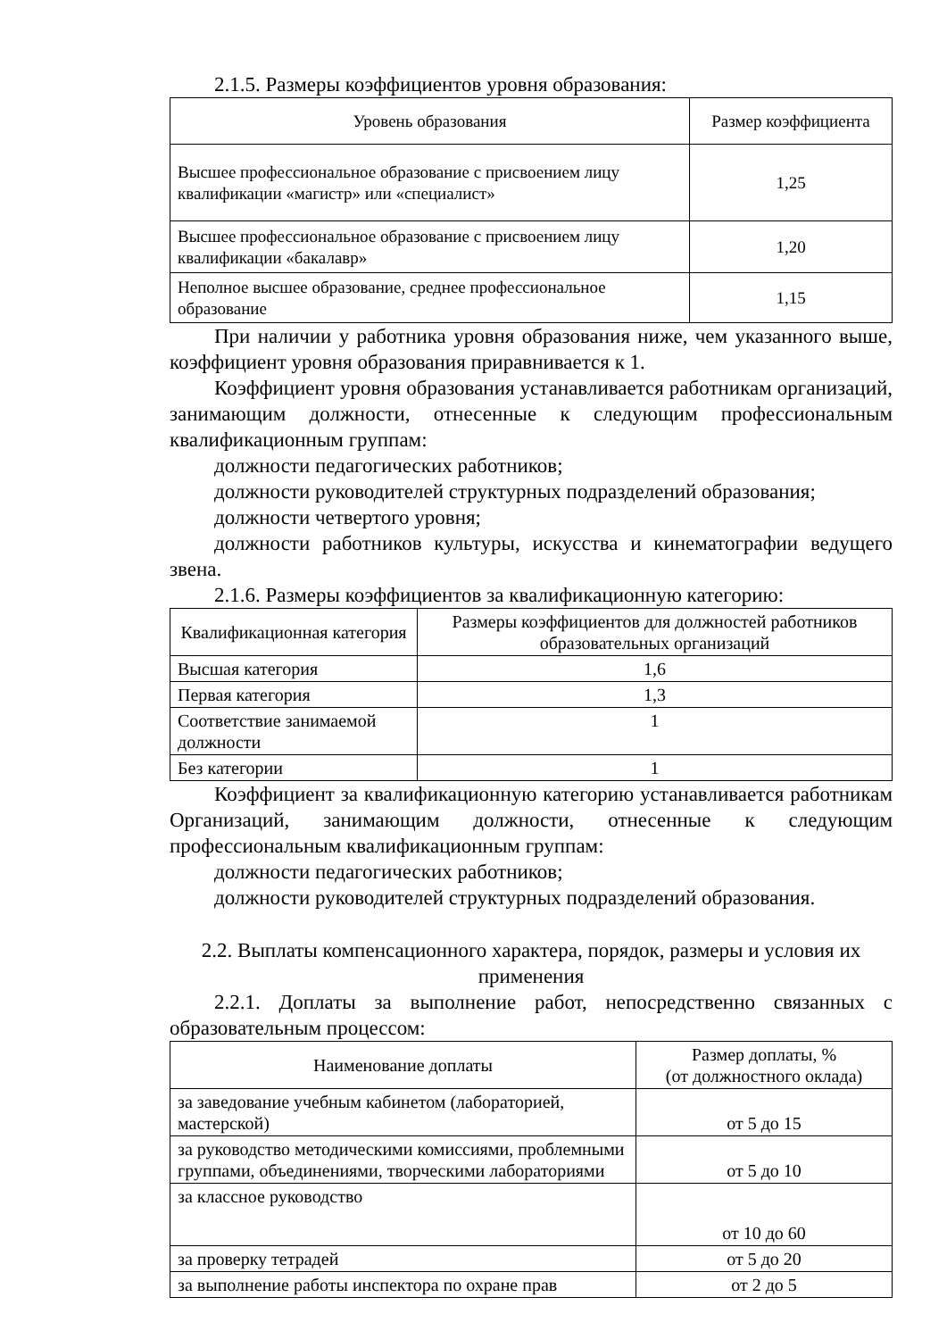2.1.5. Размеры коэффициентов уровня образования:
| Уровень образования | Размер коэффициента |
| Высшее профессиональное образование с присвоением лицу квалификации «магистр» или «специалист» | 1,25 |
| Высшее профессиональное образование с присвоением лицу квалификации «бакалавр» | 1,20 |
| Неполное высшее образование, среднее профессиональное образование | 1,15 |
При наличии у работника уровня образования ниже, чем указанного выше, коэффициент уровня образования приравнивается к 1.
Коэффициент уровня образования устанавливается работникам организаций, занимающим должности, отнесенные к следующим профессиональным квалификационным группам:
должности педагогических работников;
должности руководителей структурных подразделений образования;
должности четвертого уровня;
должности работников культуры, искусства и кинематографии ведущего звена.
2.1.6. Размеры коэффициентов за квалификационную категорию:
| Квалификационная категория | Размеры коэффициентов для должностей работников образовательных организаций |
| Высшая категория | 1,6 |
| Первая категория | 1,3 |
| Соответствие занимаемой должности | 1 |
| Без категории | 1 |
Коэффициент за квалификационную категорию устанавливается работникам Организаций, занимающим должности, отнесенные к следующим профессиональным квалификационным группам:
должности педагогических работников;
должности руководителей структурных подразделений образования.
2.2. Выплаты компенсационного характера, порядок, размеры и условия их применения
2.2.1. Доплаты за выполнение работ, непосредственно связанных с образовательным процессом:
| Наименование доплаты | Размер доплаты, % (от должностного оклада) |
| за заведование учебным кабинетом (лабораторией, мастерской) | от 5 до 15 |
| за руководство методическими комиссиями, проблемными группами, объединениями, творческими лабораториями | от 5 до 10 |
| за классное руководство | от 10 до 60 |
| за проверку тетрадей | от 5 до 20 |
| за выполнение работы инспектора по охране прав | от 2 до 5 |